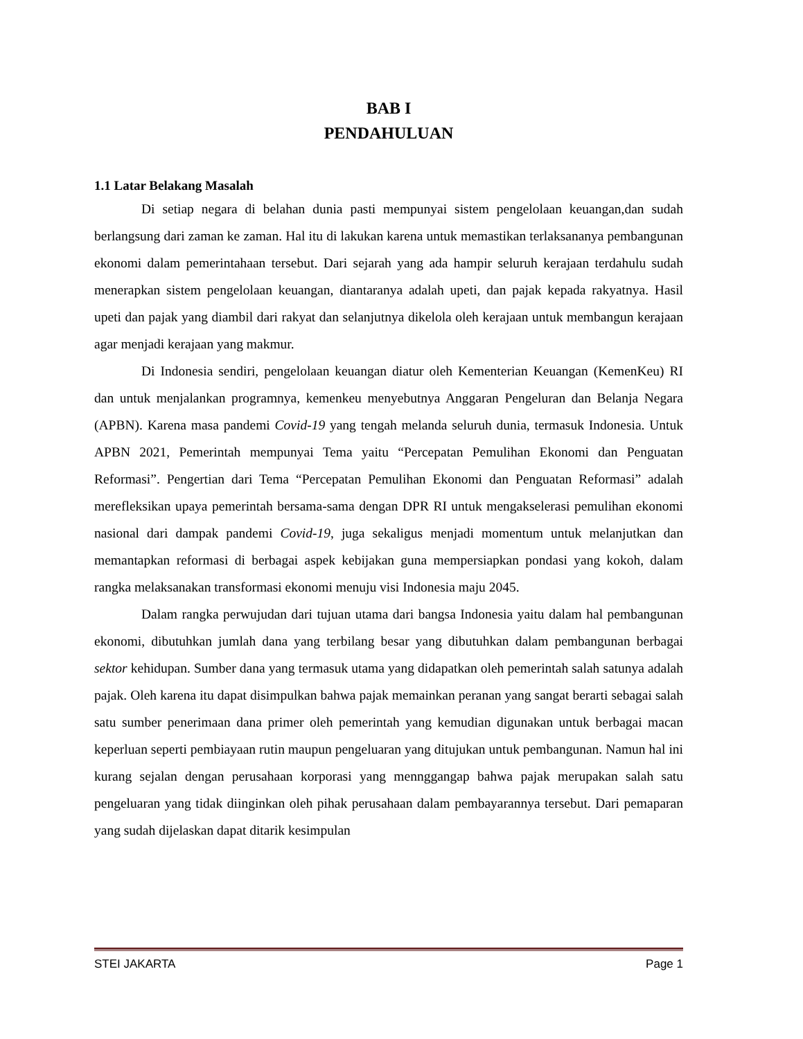BAB I
PENDAHULUAN
1.1 Latar Belakang Masalah
Di setiap negara di belahan dunia pasti mempunyai sistem pengelolaan keuangan,dan sudah berlangsung dari zaman ke zaman. Hal itu di lakukan karena untuk memastikan terlaksananya pembangunan ekonomi dalam pemerintahaan tersebut. Dari sejarah yang ada hampir seluruh kerajaan terdahulu sudah menerapkan sistem pengelolaan keuangan, diantaranya adalah upeti, dan pajak kepada rakyatnya. Hasil upeti dan pajak yang diambil dari rakyat dan selanjutnya dikelola oleh kerajaan untuk membangun kerajaan agar menjadi kerajaan yang makmur.
Di Indonesia sendiri, pengelolaan keuangan diatur oleh Kementerian Keuangan (KemenKeu) RI dan untuk menjalankan programnya, kemenkeu menyebutnya Anggaran Pengeluran dan Belanja Negara (APBN). Karena masa pandemi Covid-19 yang tengah melanda seluruh dunia, termasuk Indonesia. Untuk APBN 2021, Pemerintah mempunyai Tema yaitu “Percepatan Pemulihan Ekonomi dan Penguatan Reformasi”. Pengertian dari Tema “Percepatan Pemulihan Ekonomi dan Penguatan Reformasi” adalah merefleksikan upaya pemerintah bersama-sama dengan DPR RI untuk mengakselerasi pemulihan ekonomi nasional dari dampak pandemi Covid-19, juga sekaligus menjadi momentum untuk melanjutkan dan memantapkan reformasi di berbagai aspek kebijakan guna mempersiapkan pondasi yang kokoh, dalam rangka melaksanakan transformasi ekonomi menuju visi Indonesia maju 2045.
Dalam rangka perwujudan dari tujuan utama dari bangsa Indonesia yaitu dalam hal pembangunan ekonomi, dibutuhkan jumlah dana yang terbilang besar yang dibutuhkan dalam pembangunan berbagai sektor kehidupan. Sumber dana yang termasuk utama yang didapatkan oleh pemerintah salah satunya adalah pajak. Oleh karena itu dapat disimpulkan bahwa pajak memainkan peranan yang sangat berarti sebagai salah satu sumber penerimaan dana primer oleh pemerintah yang kemudian digunakan untuk berbagai macan keperluan seperti pembiayaan rutin maupun pengeluaran yang ditujukan untuk pembangunan. Namun hal ini kurang sejalan dengan perusahaan korporasi yang mennggangap bahwa pajak merupakan salah satu pengeluaran yang tidak diinginkan oleh pihak perusahaan dalam pembayarannya tersebut. Dari pemaparan yang sudah dijelaskan dapat ditarik kesimpulan
STEI JAKARTA Page 1